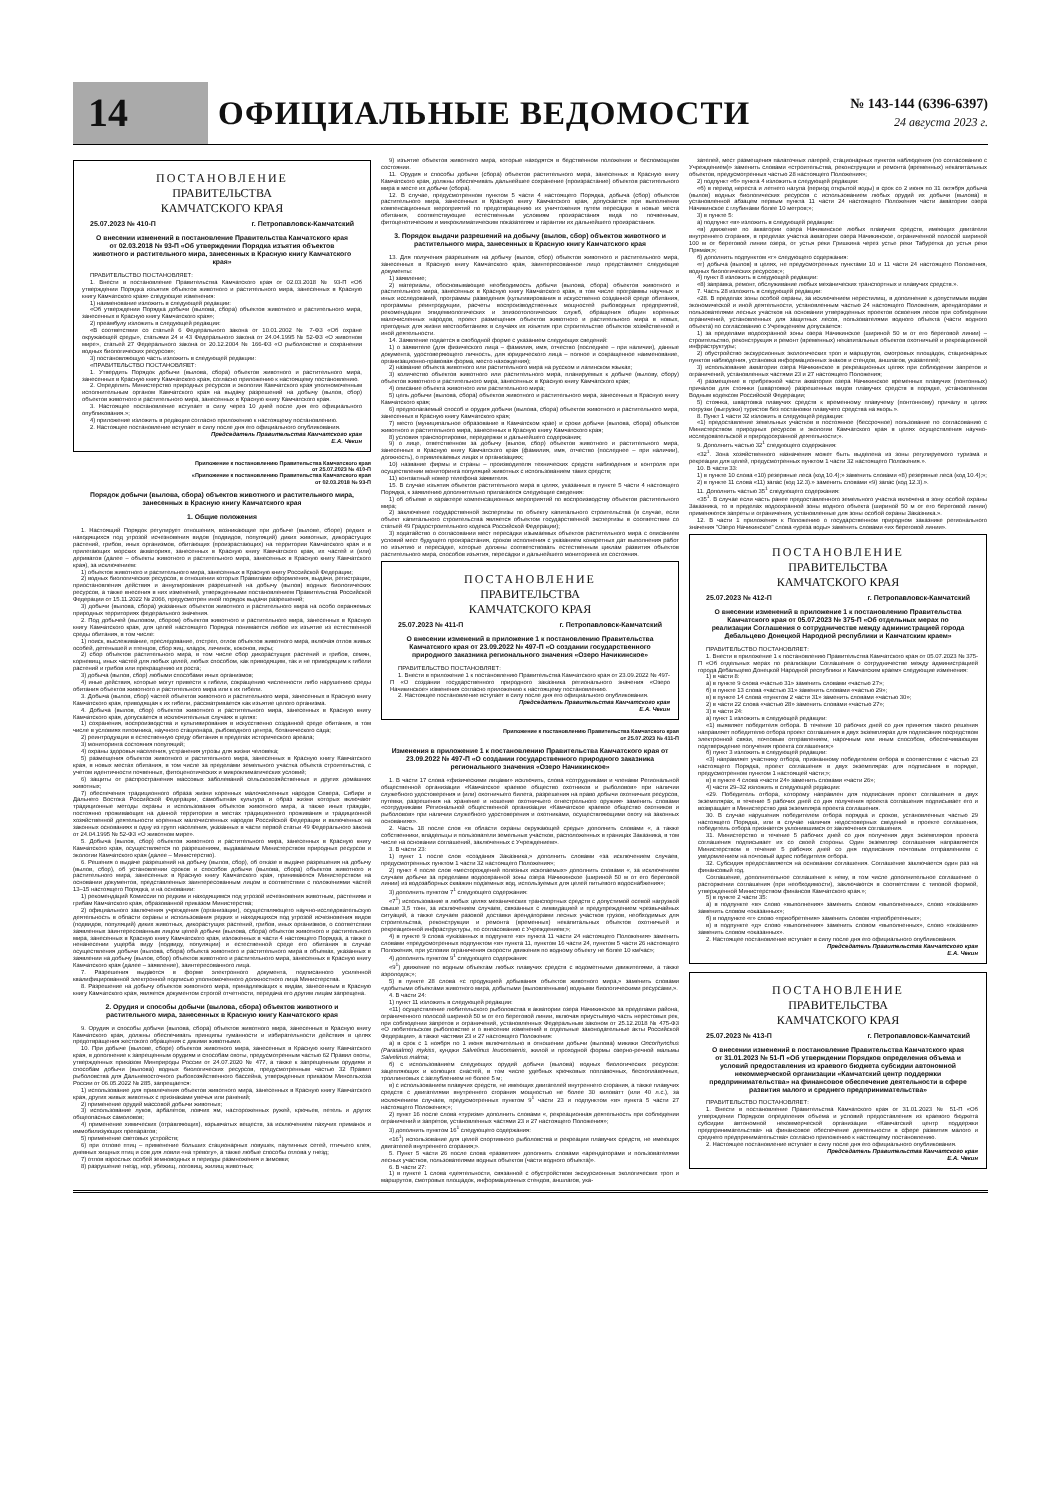14
ОФИЦИАЛЬНЫЕ ВЕДОМОСТИ
№ 143-144 (6396-6397)
24 августа 2023 г.
ПОСТАНОВЛЕНИЕ
ПРАВИТЕЛЬСТВА
КАМЧАТСКОГО КРАЯ
25.07.2023 № 410-П г. Петропавловск-Камчатский
О внесении изменений в постановление Правительства Камчатского края от 02.03.2018 № 93-П «Об утверждении Порядка изъятия объектов животного и растительного мира, занесенных в Красную книгу Камчатского края»
ПРАВИТЕЛЬСТВО ПОСТАНОВЛЯЕТ:
1. Внести в постановление Правительства Камчатского края от 02.03.2018 № 93-П «Об утверждении Порядка изъятия объектов животного и растительного мира, занесенных в Красную книгу Камчатского края» следующие изменения:
1) наименование изложить в следующей редакции:
«Об утверждении Порядка добычи (вылова, сбора) объектов животного и растительного мира, занесенных в Красную книгу Камчатского края»;
2) преамбулу изложить в следующей редакции:
«В соответствии со статьей 6 Федерального закона от 10.01.2002 № 7-ФЗ «Об охране окружающей среды», статьями 24 и 43 Федерального закона от 24.04.1995 № 52-ФЗ «О животном мире», статьей 27 Федерального закона от 20.12.2004 № 166-ФЗ «О рыболовстве и сохранении водных биологических ресурсов»;
3) постановляющую часть изложить в следующей редакции:
«ПРАВИТЕЛЬСТВО ПОСТАНОВЛЯЕТ:
1. Утвердить Порядок добычи (вылова, сбора) объектов животного и растительного мира, занесенных в Красную книгу Камчатского края, согласно приложению к настоящему постановлению.
2. Определить Министерство природных ресурсов и экологии Камчатского края уполномоченным исполнительным органом Камчатского края на выдачу разрешений на добычу (вылов, сбор) объектов животного и растительного мира, занесенных в Красную книгу Камчатского края.
3. Настоящее постановление вступает в силу через 10 дней после дня его официального опубликования.»;
4) приложение изложить в редакции согласно приложению к настоящему постановлению.
2. Настоящее постановление вступает в силу после дня его официального опубликования.
Председатель Правительства Камчатского края
Е.А. Чекин
Приложение к постановлению Правительства Камчатского края
от 25.07.2023 № 410-П
«Приложение к постановлению Правительства Камчатского края
от 02.03.2018 № 93-П
Порядок добычи (вылова, сбора) объектов животного и растительного мира, занесенных в Красную книгу Камчатского края
1. Общие положения
1. Настоящий Порядок регулирует отношения, возникающие при добыче (вылове, сборе) редких и находящихся под угрозой исчезновения видов (подвидов, популяций) диких животных, дикорастущих растений, грибов, иных организмов, обитающих (произрастающих) на территории Камчатского края и в прилегающих морских акваториях, занесенных в Красную книгу Камчатского края, их частей и (или) дериватов (далее – объекты животного и растительного мира, занесенных в Красную книгу Камчатского края), за исключением:
1) объектов животного и растительного мира, занесенных в Красную книгу Российской Федерации;
2) водных биологических ресурсов, в отношении которых Правилами оформления, выдачи, регистрации, приостановления действия и аннулирования разрешений на добычу (вылов) водных биологических ресурсов, а также внесения в них изменений, утвержденными постановлением Правительства Российской Федерации от 15.11.2022 № 2066, предусмотрен иной порядок выдачи разрешений;
3) добычи (вылова, сбора) указанных объектов животного и растительного мира на особо охраняемых природных территориях федерального значения.
2. Под добычей (выловом, сбором) объектов животного и растительного мира, занесенных в Красную книгу Камчатского края, для целей настоящего Порядка понимается любое их изъятие из естественной среды обитания, в том числе:
1) поиск, выслеживание, преследование, отстрел, отлов объектов животного мира, включая отлов живых особей, детенышей и птенцов, сбор яиц, кладок, личинок, коконов, икры;
2) сбор объектов растительного мира, в том числе сбор дикорастущих растений и грибов, семян, корневищ, иных частей для любых целей, любых способом, как приводящим, так и не приводящим к гибели растений и грибов или прекращению их роста;
3) добыча (вылов, сбор) любыми способами иных организмов;
4) иные действия, которые могут привести к гибели, сокращению численности либо нарушению среды обитания объектов животного и растительного мира или к их гибели.
3. Добыча (вылов, сбор) частей объектов животного и растительного мира, занесенных в Красную книгу Камчатского края, приводящая к их гибели, рассматривается как изъятие целого организма.
4. Добыча (вылов, сбор) объектов животного и растительного мира, занесенных в Красную книгу Камчатского края, допускается в исключительных случаях в целях:
1) сохранения, воспроизводства и культивирования в искусственно созданной среде обитания, в том числе в условиях питомника, научного стационара, рыбоводного центра, ботанического сада;
2) реинтродукции в естественную среду обитания в пределах исторического ареала;
3) мониторинга состояния популяций;
4) охраны здоровья населения, устранения угрозы для жизни человека;
5) размещения объектов животного и растительного мира, занесенных в Красную книгу Камчатского края, в новых местах обитания, в том числе за пределами земельного участка объекта строительства, с учетом идентичности почвенных, фитоценотических и микроклиматических условий;
6) защиты от распространения массовых заболеваний сельскохозяйственных и других домашних животных;
7) обеспечения традиционного образа жизни коренных малочисленных народов Севера, Сибири и Дальнего Востока Российской Федерации, самобытная культура и образ жизни которых включают традиционные методы охраны и использования объектов животного мира, а также иных граждан, постоянно проживающих на данной территории в местах традиционного проживания и традиционной хозяйственной деятельности коренных малочисленных народов Российской Федерации и включенных на законных основаниях в одну из групп населения, указанных в части первой статьи 49 Федерального закона от 24.04.1995 № 52-ФЗ «О животном мире».
5. Добыча (вылов, сбор) объектов животного и растительного мира, занесенных в Красную книгу Камчатского края, осуществляется по разрешениям, выдаваемым Министерством природных ресурсов и экологии Камчатского края (далее – Министерство).
6. Решения о выдаче разрешений на добычу (вылов, сбор), об отказе в выдаче разрешения на добычу (вылов, сбор), об установлении сроков и способов добычи (вылова, сбора) объектов животного и растительного мира, занесенных в Красную книгу Камчатского края, принимаются Министерством на основании документов, представленных заинтересованным лицом в соответствии с положениями частей 13–15 настоящего Порядка, и на основании:
1) рекомендаций Комиссии по редким и находящимся под угрозой исчезновения животным, растениям и грибам Камчатского края, образованной приказом Министерства;
2) официального заключения учреждения (организации), осуществляющего научно-исследовательскую деятельность в области охраны и использования редких и находящихся под угрозой исчезновения видов (подвидов, популяций) диких животных, дикорастущих растений, грибов, иных организмов, о соответствии заявленных заинтересованным лицом целей добычи (вылова, сбора) объектов животного и растительного мира, занесенных в Красную книгу Камчатского края, изложенных в части 4 настоящего Порядка, а также о ненанесении ущерба виду (подвиду, популяции) и естественной среде его обитания в случае осуществления добычи (вылова, сбора) объекта животного и растительного мира в объемах, указанных в заявлении на добычу (вылов, сбор) объектов животного и растительного мира, занесенных в Красную книгу Камчатского края (далее – заявление), заинтересованного лица.
7. Разрешения выдаются в форме электронного документа, подписанного усиленной квалифицированной электронной подписью уполномоченного должностного лица Министерства.
8. Разрешение на добычу объектов животного мира, принадлежащих к видам, занесенным в Красную книгу Камчатского края, является документом строгой отчетности, передача его другим лицам запрещена.
2. Орудия и способы добычи (вылова, сбора) объектов животного и растительного мира, занесенных в Красную книгу Камчатского края
9. Орудия и способы добычи (вылова, сбора) объектов животного мира, занесенных в Красную книгу Камчатского края, должны обеспечивать принципы гуманности и избирательности действия в целях предотвращения жестокого обращения с дикими животными.
10. При добыче (вылове, сборе) объектов животного мира, занесенных в Красную книгу Камчатского края, в дополнение к запрещенным орудиям и способам охоты, предусмотренным частью 62 Правил охоты, утвержденных приказом Минприроды России от 24.07.2020 № 477, а также к запрещенным орудиям и способам добычи (вылова) водных биологических ресурсов, предусмотренным частью 32 Правил рыболовства для Дальневосточного рыбохозяйственного бассейна, утвержденных приказом Минсельхоза России от 06.05.2022 № 285, запрещается:
1) использование для привлечения объектов животного мира, занесенных в Красную книгу Камчатского края, других живых животных с признаками увечья или ранений;
2) применение орудий массовой добычи животных;
3) использование луков, арбалетов, ловчих ям, настороженных ружей, крючьев, петель и других общеопасных самоловов;
4) применение химических (отравляющих), взрывчатых веществ, за исключением пахучих приманок и иммобилизующих препаратов;
5) применение световых устройств;
6) при отлове птиц – применение больших стационарных ловушек, паутинных сетей, птичьего клея, дневных хищных птиц и сов для ловли «на тревогу», а также любые способы отлова у гнезд;
7) отлов взрослых особей земноводных в периоды размножения и зимовки;
8) разрушение гнезд, нор, убежищ, логовищ, жилищ животных;
9) изъятие объектов животного мира, которые находятся в бедственном положении и беспомощном состоянии.
11. Орудия и способы добычи (сбора) объектов растительного мира, занесенных в Красную книгу Камчатского края, должны обеспечивать дальнейшее сохранение (произрастание) объектов растительного мира в месте их добычи (сбора).
12. В случае, предусмотренном пунктом 5 части 4 настоящего Порядка, добыча (сбор) объектов растительного мира, занесенных в Красную книгу Камчатского края, допускается при выполнении компенсационных мероприятий по предотвращению их уничтожения путем пересадки в новые места обитания, соответствующие естественным условиям произрастания вида по почвенным, фитоценотическим и микроклиматическим показателям и гарантии их дальнейшего произрастания.
3. Порядок выдачи разрешений на добычу (вылов, сбор) объектов животного и растительного мира, занесенных в Красную книгу Камчатского края
13. Для получения разрешения на добычу (вылов, сбор) объектов животного и растительного мира, занесенных в Красную книгу Камчатского края, заинтересованное лицо представляет следующие документы:
1) заявление;
2) материалы, обосновывающие необходимость добычи (вылова, сбора) объектов животного и растительного мира, занесенных в Красную книгу Камчатского края, в том числе программы научных и иных исследований, программы разведения (культивирования в искусственно созданной среде обитания, программы реинтродукции, расчеты воспроизводственных мощностей рыбоводных предприятий, рекомендации эпидемиологических и эпизоотологических служб, обращения общин коренных малочисленных народов, проект размещения объектов животного и растительного мира в новых, пригодных для жизни местообитаниях в случаях их изъятия при строительстве объектов хозяйственной и иной деятельности.
14. Заявление подается в свободной форме с указанием следующих сведений:
1) о заявителе (для физического лица – фамилия, имя, отчество (последнее – при наличии), данные документа, удостоверяющего личность, для юридического лица – полное и сокращенное наименование, организационно-правовая форма, место нахождения);
2) название объекта животного или растительного мира на русском и латинском языках;
3) количество объектов животного или растительного мира, планируемых к добыче (вылову, сбору) объектов животного и растительного мира, занесенных в Красную книгу Камчатского края;
4) описание объекта животного или растительного мира;
5) цель добычи (вылова, сбора) объектов животного и растительного мира, занесенных в Красную книгу Камчатского края;
6) предполагаемый способ и орудия добычи (вылова, сбора) объектов животного и растительного мира, занесенных в Красную книгу Камчатского края;
7) место (муниципальное образование в Камчатском крае) и сроки добычи (вылова, сбора) объектов животного и растительного мира, занесенных в Красную книгу Камчатского края;
8) условия транспортировки, передержки и дальнейшего содержания;
9) о лице, ответственном за добычу (вылов, сбор) объектов животного и растительного мира, занесенных в Красную книгу Камчатского края (фамилия, имя, отчество (последнее – при наличии), должность), о привлекаемых лицах и организациях;
10) название фирмы и страны – производителя технических средств наблюдения и контроля при осуществлении мониторинга популяций животных с использованием таких средств;
11) контактный номер телефона заявителя.
15. В случае изъятия объектов растительного мира в целях, указанных в пункте 5 части 4 настоящего Порядка, к заявлению дополнительно прилагаются следующие сведения:
1) об объеме и характере компенсационных мероприятий по воспроизводству объектов растительного мира;
2) заключение государственной экспертизы по объекту капитального строительства (в случае, если объект капитального строительства является объектом государственной экспертизы в соответствии со статьей 49 Градостроительного кодекса Российской Федерации);
3) ходатайство о согласовании мест пересадки изымаемых объектов растительного мира с описанием условий мест будущего произрастания, сроков исполнения с указанием конкретных дат выполнения работ по изъятию и пересадке, которые должны соответствовать естественным циклам развития объектов растительного мира, способов изъятия, пересадки и дальнейшего мониторинга их состояния.
ПОСТАНОВЛЕНИЕ
ПРАВИТЕЛЬСТВА
КАМЧАТСКОГО КРАЯ
25.07.2023 № 411-П г. Петропавловск-Камчатский
О внесении изменений в приложение 1 к постановлению Правительства Камчатского края от 23.09.2022 № 497-П «О создании государственного природного заказника регионального значения «Озеро Начикинское»
ПРАВИТЕЛЬСТВО ПОСТАНОВЛЯЕТ:
1. Внести в приложение 1 к постановлению Правительства Камчатского края от 23.09.2022 № 497-П «О создании государственного природного заказника регионального значения «Озеро Начикинское» изменения согласно приложению к настоящему постановлению.
2. Настоящее постановление вступает в силу после дня его официального опубликования.
Председатель Правительства Камчатского края
Е.А. Чекин
Приложение к постановлению Правительства Камчатского края
от 25.07.2023 № 411-П
Изменения в приложение 1 к постановлению Правительства Камчатского края от 23.09.2022 № 497-П «О создании государственного природного заказника регионального значения «Озеро Начикинское»
1. В части 17 слова «физическими лицами» исключить, слова «сотрудниками и членами Региональной общественной организации «Камчатское краевое общество охотников и рыболовов» при наличии служебного удостоверения и (или) охотничьего билета, разрешения на право добычи охотничьих ресурсов, путевки, разрешения на хранение и ношение охотничьего огнестрельного оружия» заменить словами «сотрудниками Региональной общественной организации «Камчатское краевое общество охотников и рыболовов» при наличии служебного удостоверения и охотниками, осуществляющими охоту на законных основаниях».
2. Часть 18 после слов «в области охраны окружающей среды» дополнить словами «, а также собственники, владельцы и пользователи земельных участков, расположенных в границах Заказника, в том числе на основании соглашений, заключенных с Учреждением».
3. В части 23:
1) пункт 1 после слов «создания Заказника,» дополнить словами «за исключением случаев, предусмотренных пунктом 1 части 32 настоящего Положения»;
2) пункт 4 после слов «месторождений полезных ископаемых» дополнить словами «, за исключением случаев добычи за пределами водоохранной зоны озера Начикинское (шириной 50 м от его береговой линии) из водозаборных скважин подземных вод, используемых для целей питьевого водоснабжения»;
3) дополнить пунктом 7<sup>1</sup> следующего содержания:
«7<sup>1</sup>) использование в любых целях механических транспортных средств с допустимой осевой нагрузкой свыше 3,5 тонн, за исключением случаев, связанных с ликвидацией и предупреждением чрезвычайных ситуаций, а также случаев разовой доставки арендаторами лесных участков грузов, необходимых для строительства, реконструкции и ремонта (временных) некапитальных объектов охотничьей и рекреационной инфраструктуры, по согласованию с Учреждением;»;
4) в пункте 9 слова «указанных в подпункте «в» пункта 11 части 24 настоящего Положения» заменить словами «предусмотренных подпунктом «в» пункта 11, пунктом 16 части 24, пунктом 5 части 26 настоящего Положения, при условии ограничения скорости движения по водному объекту не более 10 км/час»;
4) дополнить пунктом 9<sup>1</sup> следующего содержания:
«9<sup>1</sup>) движение по водным объектам любых плавучих средств с водометными движителями, а также аэролодок;»;
5) в пункте 28 слова «с продукцией добывания объектов животного мира,» заменить словами «добытыми объектами животного мира, добытыми (выловленными) водными биологическими ресурсами,».
4. В части 24:
1) пункт 11 изложить в следующей редакции:
«11) осуществление любительского рыболовства в акватории озера Начикинское за пределами района, ограниченного полосой шириной 50 м от его береговой линии, включая приустьевую часть нерестовых рек, при соблюдении запретов и ограничений, установленных Федеральным законом от 25.12.2018 № 475-ФЗ «О любительском рыболовстве и о внесении изменений в отдельные законодательные акты Российской Федерации», а также частями 23 и 27 настоящего Положения:
а) в срок с 1 ноября по 1 июня включительно в отношении добычи (вылова) микижи Oncorhynchus (Parasalmo) mykiss, кунджи Salvelinus leucomaenis, жилой и проходной формы озерно-речной мальмы Salvelinus malma;
б) с использованием следующих орудий добычи (вылова) водных биологических ресурсов: зацепляющих и колющих снастей, в том числе удебных крючковых поплавочных, беспоплавочных, троллинговых с заглублением не более 5 м;
в) с использованием плавучих средств, не имеющих двигателей внутреннего сгорания, а также плавучих средств с двигателями внутреннего сгорания мощностью не более 30 киловатт (или 40 л.с.), за исключением случаев, предусмотренных пунктом 9<sup>1</sup> части 23 и подпунктом «в» пункта 5 части 27 настоящего Положения;»;
2) пункт 16 после слова «туризм» дополнить словами «, рекреационная деятельность при соблюдении ограничений и запретов, установленных частями 23 и 27 настоящего Положения»;
3) дополнить пунктом 16<sup>1</sup> следующего содержания:
«16<sup>1</sup>) использование для целей спортивного рыболовства и рекреации плавучих средств, не имеющих двигателей внутреннего сгорания;».
5. Пункт 5 части 26 после слова «развития» дополнить словами «арендаторами и пользователями лесных участков, пользователями водных объектов (части водного объекта)».
6. В части 27:
1) в пункте 1 слова «деятельности, связанной с обустройством экскурсионных экологических троп и маршрутов, смотровых площадок, информационных стендов, аншлагов, ука-
зателей, мест размещения палаточных лагерей, стационарных пунктов наблюдения (по согласованию с Учреждением)» заменить словами «строительства, реконструкции и ремонта (временных) некапитальных объектов, предусмотренных частью 28 настоящего Положения»;
2) подпункт «б» пункта 4 изложить в следующей редакции:
«б) в период нереста и летнего нагула (период открытой воды) в срок со 2 июня по 31 октября добыча (вылов) водных биологических ресурсов с использованием любых орудий их добычи (вылова) в установленной абзацем первым пункта 11 части 24 настоящего Положения части акватории озера Начикинское с глубинами более 10 метров;»;
3) в пункте 5:
а) подпункт «в» изложить в следующей редакции:
«в) движение по акватории озера Начикинское любых плавучих средств, имеющих двигатели внутреннего сгорания, в пределах участка акватории озера Начикинское, ограниченной полосой шириной 100 м от береговой линии озера, от устья реки Гришкина через устье реки Табуретка до устья реки Прямая;»;
б) дополнить подпунктом «г» следующего содержания:
«г) добыча (вылов) в целях, не предусмотренных пунктами 10 и 11 части 24 настоящего Положения, водных биологических ресурсов;»;
4) пункт 8 изложить в следующей редакции:
«8) заправка, ремонт, обслуживание любых механических транспортных и плавучих средств.».
7. Часть 28 изложить в следующей редакции:
«28. В пределах зоны особой охраны, за исключением нерестилищ, в дополнение к допустимым видам экономической и иной деятельности, установленным частью 24 настоящего Положения, арендаторами и пользователями лесных участков на основании утвержденных проектов освоения лесов при соблюдении ограничений, установленных для защитных лесов, пользователями водного объекта (части водного объекта) по согласованию с Учреждением допускается:
1) за пределами водоохранной зоны озера Начикинское (шириной 50 м от его береговой линии) – строительство, реконструкция и ремонт (временных) некапитальных объектов охотничьей и рекреационной инфраструктуры;
2) обустройство экскурсионных экологических троп и маршрутов, смотровых площадок, стационарных пунктов наблюдения, установка информационных знаков и стендов, аншлагов, указателей;
3) использование акватории озера Начикинское в рекреационных целях при соблюдении запретов и ограничений, установленных частями 23 и 27 настоящего Положения;
4) размещение в прибрежной части акватории озера Начикинское временных плавучих (понтонных) причалов для стоянки (швартовки) разрешенных видов плавучих средств в порядке, установленном Водным кодексом Российской Федерации;
5) стоянка, швартовка плавучих средств к временному плавучему (понтонному) причалу в целях погрузки (выгрузки) туристов без постановки плавучего средства на якорь.».
8. Пункт 1 части 32 изложить в следующей редакции:
«1) предоставление земельных участков в постоянное (бессрочное) пользование по согласованию с Министерством природных ресурсов и экологии Камчатского края в целях осуществления научно-исследовательской и природоохранной деятельности;».
9. Дополнить частью 32<sup>1</sup> следующего содержания:
«32<sup>1</sup>. Зона хозяйственного назначения может быть выделена из зоны регулируемого туризма и рекреации для целей, предусмотренных пунктом 1 части 32 настоящего Положения.».
10. В части 33:
1) в пункте 10 слова «10) резервные леса (код 10.4);» заменить словами «8) резервные леса (код 10.4);»;
2) в пункте 11 слова «11) запас (код 12.3).» заменить словами «9) запас (код 12.3).».
11. Дополнить частью 35<sup>1</sup> следующего содержания:
«35<sup>1</sup>. В случае если часть ранее предоставленного земельного участка включена в зону особой охраны Заказника, то в пределах водоохранной зоны водного объекта (шириной 50 м от его береговой линии) применяются запреты и ограничения, установленные для зоны особой охраны Заказника.».
12. В части 1 приложения к Положению о государственном природном заказнике регионального значения "Озеро Начикинское" слова «уреза воды» заменить словами «их береговой линии».
ПОСТАНОВЛЕНИЕ
ПРАВИТЕЛЬСТВА
КАМЧАТСКОГО КРАЯ
25.07.2023 № 412-П г. Петропавловск-Камчатский
О внесении изменений в приложение 1 к постановлению Правительства Камчатского края от 05.07.2023 № 375-П «Об отдельных мерах по реализации Соглашения о сотрудничестве между администрацией города Дебальцево Донецкой Народной республики и Камчатским краем»
ПРАВИТЕЛЬСТВО ПОСТАНОВЛЯЕТ:
1. Внести в приложение 1 к постановлению Правительства Камчатского края от 05.07.2023 № 375-П «Об отдельных мерах по реализации Соглашения о сотрудничестве между администрацией города Дебальцево Донецкой Народной республики и Камчатским краем» следующие изменения:
1) в части 8:
а) в пункте 9 слова «частью 31» заменить словами «частью 27»;
б) в пункте 13 слова «частью 31» заменить словами «частью 29»;
в) в пункте 14 слова «пунктом 2 части 31» заменить словами «частью 30»;
2) в части 22 слова «частью 28» заменить словами «частью 27»;
3) в части 24:
а) пункт 1 изложить в следующей редакции:
«1) выявляет победителя отбора. В течение 10 рабочих дней со дня принятия такого решения направляет победителю отбора проект соглашения в двух экземплярах для подписания посредством электронной связи, почтовым отправлением, нарочным или иным способом, обеспечивающим подтверждение получения проекта соглашения;»
б) пункт 3 изложить в следующей редакции:
«3) направляет участнику отбора, признанному победителем отбора в соответствии с частью 23 настоящего Порядка, проект соглашения в двух экземплярах для подписания в порядке, предусмотренном пунктом 1 настоящей части;»;
в) в пункте 4 слова «части 24» заменить словами «части 26»;
4) части 29–32 изложить в следующей редакции:
«29. Победитель отбора, которому направлен для подписания проект соглашения в двух экземплярах, в течение 5 рабочих дней со дня получения проекта соглашения подписывает его и возвращает в Министерство два экземпляра проекта соглашения.
30. В случае нарушения победителем отбора порядка и сроков, установленных частью 29 настоящего Порядка, или в случае наличия недостоверных сведений в проекте соглашения, победитель отбора признается уклонившимся от заключения соглашения.
31. Министерство в течение 5 рабочих дней со дня получения двух экземпляров проекта соглашения подписывает их со своей стороны. Один экземпляр соглашения направляется Министерством в течение 5 рабочих дней со дня подписания почтовым отправлением с уведомлением на почтовый адрес победителя отбора.
32. Субсидия предоставляется на основании соглашения. Соглашение заключается один раз на финансовый год.
Соглашение, дополнительное соглашение к нему, в том числе дополнительное соглашение о расторжении соглашения (при необходимости), заключаются в соответствии с типовой формой, утвержденной Министерством финансов Камчатского края.»;
5) в пункте 2 части 35:
а) в подпункте «в» слово «выполнения» заменить словом «выполненных», слово «оказания» заменить словом «оказанных»;
б) в подпункте «г» слово «приобретения» заменить словом «приобретенных»;
в) в подпункте «д» слово «выполнения» заменить словом «выполненных», слово «оказания» заменить словом «оказанных».
2. Настоящее постановление вступает в силу после дня его официального опубликования.
Председатель Правительства Камчатского края
Е.А. Чекин
ПОСТАНОВЛЕНИЕ
ПРАВИТЕЛЬСТВА
КАМЧАТСКОГО КРАЯ
25.07.2023 № 413-П г. Петропавловск-Камчатский
О внесении изменений в постановление Правительства Камчатского края от 31.01.2023 № 51-П «Об утверждении Порядков определения объема и условий предоставления из краевого бюджета субсидии автономной некоммерческой организации «Камчатский центр поддержки предпринимательства» на финансовое обеспечение деятельности в сфере развития малого и среднего предпринимательства»
ПРАВИТЕЛЬСТВО ПОСТАНОВЛЯЕТ:
1. Внести в постановление Правительства Камчатского края от 31.01.2023 № 51-П «Об утверждении Порядков определения объема и условий предоставления из краевого бюджета субсидии автономной некоммерческой организации «Камчатский центр поддержки предпринимательства» на финансовое обеспечение деятельности в сфере развития малого и среднего предпринимательства» согласно приложению к настоящему постановлению.
2. Настоящее постановление вступает в силу после дня его официального опубликования.
Председатель Правительства Камчатского края
Е.А. Чекин